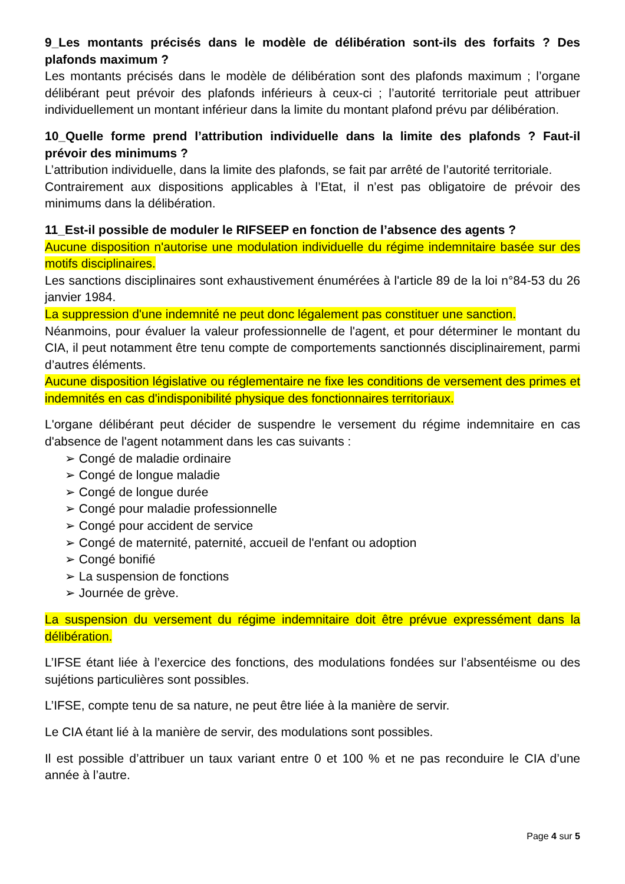9_Les montants précisés dans le modèle de délibération sont-ils des forfaits ? Des plafonds maximum ?
Les montants précisés dans le modèle de délibération sont des plafonds maximum ; l’organe délibérant peut prévoir des plafonds inférieurs à ceux-ci ; l’autorité territoriale peut attribuer individuellement un montant inférieur dans la limite du montant plafond prévu par délibération.
10_Quelle forme prend l’attribution individuelle dans la limite des plafonds ? Faut-il prévoir des minimums ?
L’attribution individuelle, dans la limite des plafonds, se fait par arrêté de l’autorité territoriale.
Contrairement aux dispositions applicables à l’Etat, il n’est pas obligatoire de prévoir des minimums dans la délibération.
11_Est-il possible de moduler le RIFSEEP en fonction de l’absence des agents ?
Aucune disposition n'autorise une modulation individuelle du régime indemnitaire basée sur des motifs disciplinaires.
Les sanctions disciplinaires sont exhaustivement énumérées à l'article 89 de la loi n°84-53 du 26 janvier 1984.
La suppression d'une indemnité ne peut donc légalement pas constituer une sanction.
Néanmoins, pour évaluer la valeur professionnelle de l'agent, et pour déterminer le montant du CIA, il peut notamment être tenu compte de comportements sanctionnés disciplinairement, parmi d’autres éléments.
Aucune disposition législative ou réglementaire ne fixe les conditions de versement des primes et indemnités en cas d'indisponibilité physique des fonctionnaires territoriaux.
L'organe délibérant peut décider de suspendre le versement du régime indemnitaire en cas d'absence de l'agent notamment dans les cas suivants :
➢ Congé de maladie ordinaire
➢ Congé de longue maladie
➢ Congé de longue durée
➢ Congé pour maladie professionnelle
➢ Congé pour accident de service
➢ Congé de maternité, paternité, accueil de l'enfant ou adoption
➢ Congé bonifié
➢ La suspension de fonctions
➢ Journée de grève.
La suspension du versement du régime indemnitaire doit être prévue expressément dans la délibération.
L’IFSE étant liée à l’exercice des fonctions, des modulations fondées sur l’absentéisme ou des sujétions particulières sont possibles.
L’IFSE, compte tenu de sa nature, ne peut être liée à la manière de servir.
Le CIA étant lié à la manière de servir, des modulations sont possibles.
Il est possible d’attribuer un taux variant entre 0 et 100 % et ne pas reconduire le CIA d’une année à l’autre.
Page 4 sur 5